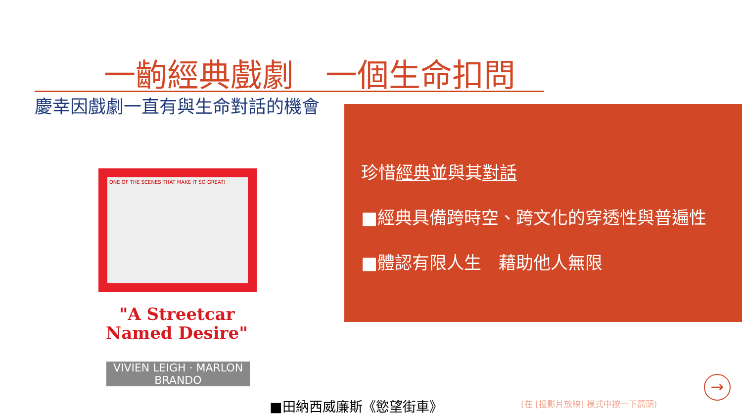一齣經典戲劇　一個生命扣問
慶幸因戲劇一直有與生命對話的機會
珍惜經典並與其對話
■經典具備跨時空、跨文化的穿透性與普遍性
■體認有限人生　藉助他人無限
ONE OF THE SCENES THAT MAKE IT SO GREAT!
"A Streetcar Named Desire"
VIVIEN LEIGH · MARLON BRANDO
■田納西威廉斯《慾望街車》 (在 [投影片放映] 模式中按一下箭頭)
→